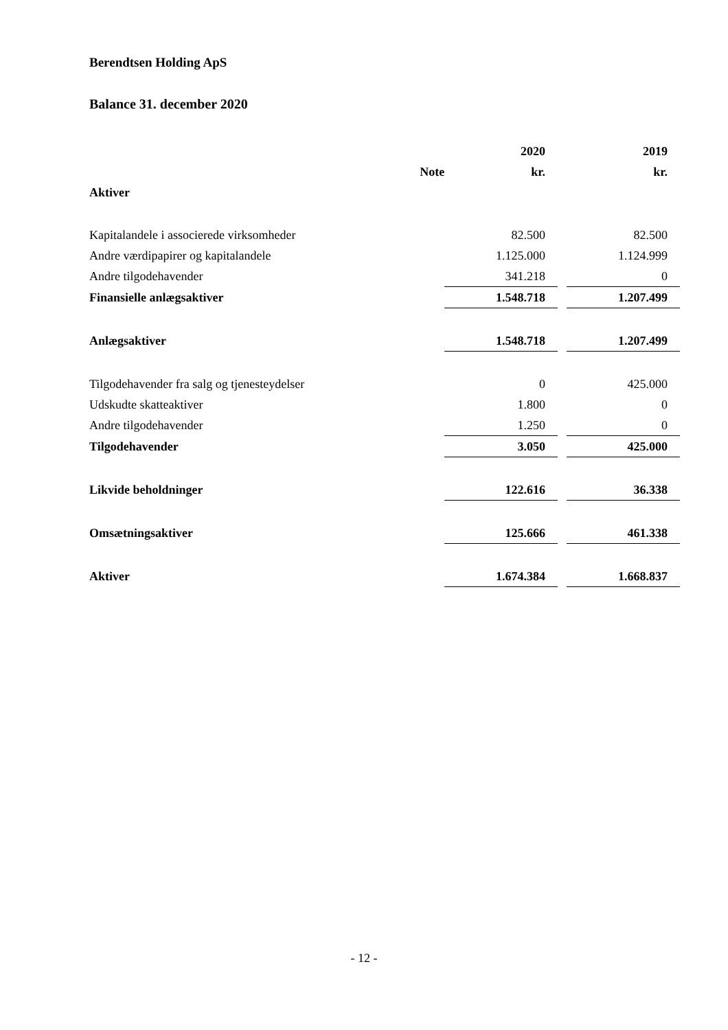Berendtsen Holding ApS
Balance 31. december 2020
| | | 2020 | | 2019 |
| --- | --- | --- | --- | --- |
| | Note | kr. | | kr. |
| Aktiver | | | | |
| Kapitalandele i associerede virksomheder | | 82.500 | | 82.500 |
| Andre værdipapirer og kapitalandele | | 1.125.000 | | 1.124.999 |
| Andre tilgodehavender | | 341.218 | | 0 |
| Finansielle anlægsaktiver | | 1.548.718 | | 1.207.499 |
| Anlægsaktiver | | 1.548.718 | | 1.207.499 |
| Tilgodehavender fra salg og tjenesteydelser | | 0 | | 425.000 |
| Udskudte skatteaktiver | | 1.800 | | 0 |
| Andre tilgodehavender | | 1.250 | | 0 |
| Tilgodehavender | | 3.050 | | 425.000 |
| Likvide beholdninger | | 122.616 | | 36.338 |
| Omsætningsaktiver | | 125.666 | | 461.338 |
| Aktiver | | 1.674.384 | | 1.668.837 |
- 12 -